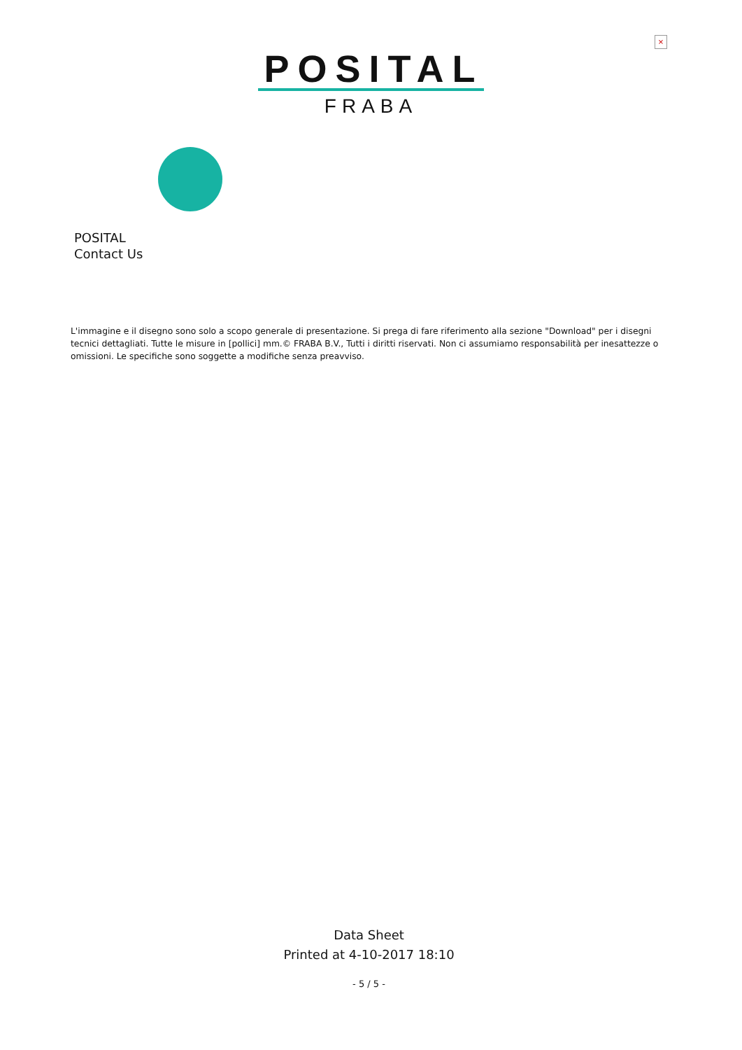×
POSITAL
FRABA
POSITAL
Contact Us
L'immagine e il disegno sono solo a scopo generale di presentazione. Si prega di fare riferimento alla sezione "Download" per i disegni tecnici dettagliati. Tutte le misure in [pollici] mm.© FRABA B.V., Tutti i diritti riservati. Non ci assumiamo responsabilità per inesattezze o omissioni. Le specifiche sono soggette a modifiche senza preavviso.
Data Sheet
Printed at 4-10-2017 18:10
- 5 / 5 -